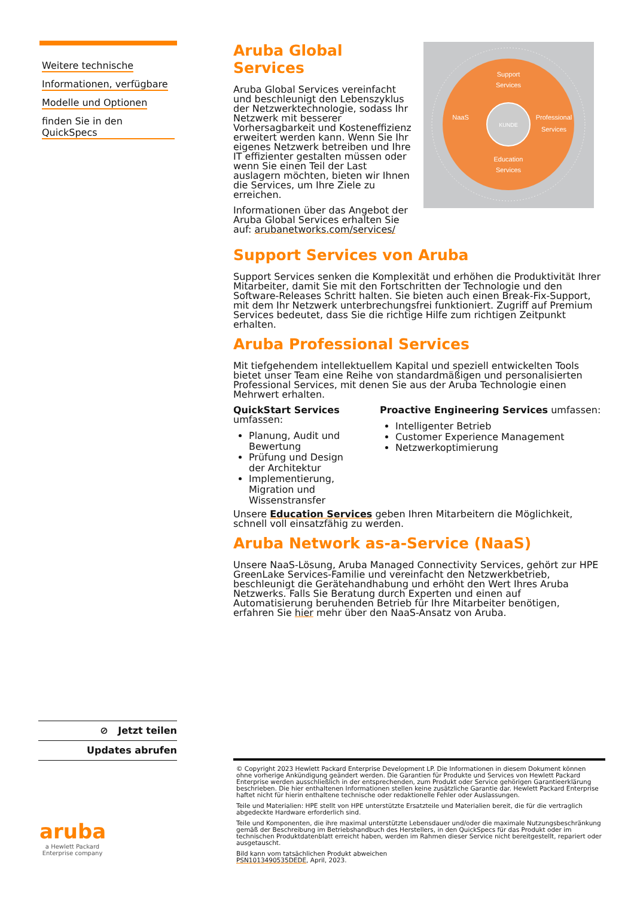Weitere technische Informationen, verfügbare Modelle und Optionen finden Sie in den QuickSpecs
Aruba Global Services
Aruba Global Services vereinfacht und beschleunigt den Lebenszyklus der Netzwerktechnologie, sodass Ihr Netzwerk mit besserer Vorhersagbarkeit und Kosteneffizienz erweitert werden kann. Wenn Sie Ihr eigenes Netzwerk betreiben und Ihre IT effizienter gestalten müssen oder wenn Sie einen Teil der Last auslagern möchten, bieten wir Ihnen die Services, um Ihre Ziele zu erreichen.
Informationen über das Angebot der Aruba Global Services erhalten Sie auf: arubanetworks.com/services/
Support
Services
NaaS
Professional
Services
KUNDE
Education
Services
Support Services von Aruba
Support Services senken die Komplexität und erhöhen die Produktivität Ihrer Mitarbeiter, damit Sie mit den Fortschritten der Technologie und den Software-Releases Schritt halten. Sie bieten auch einen Break-Fix-Support, mit dem Ihr Netzwerk unterbrechungsfrei funktioniert. Zugriff auf Premium Services bedeutet, dass Sie die richtige Hilfe zum richtigen Zeitpunkt erhalten.
Aruba Professional Services
Mit tiefgehendem intellektuellem Kapital und speziell entwickelten Tools bietet unser Team eine Reihe von standardmäßigen und personalisierten Professional Services, mit denen Sie aus der Aruba Technologie einen Mehrwert erhalten.
QuickStart Services umfassen:
Planung, Audit und Bewertung
Prüfung und Design der Architektur
Implementierung, Migration und Wissenstransfer
Proactive Engineering Services umfassen:
Intelligenter Betrieb
Customer Experience Management
Netzwerkoptimierung
Unsere Education Services geben Ihren Mitarbeitern die Möglichkeit, schnell voll einsatzfähig zu werden.
Aruba Network as-a-Service (NaaS)
Unsere NaaS-Lösung, Aruba Managed Connectivity Services, gehört zur HPE GreenLake Services-Familie und vereinfacht den Netzwerkbetrieb, beschleunigt die Gerätehandhabung und erhöht den Wert Ihres Aruba Netzwerks. Falls Sie Beratung durch Experten und einen auf Automatisierung beruhenden Betrieb für Ihre Mitarbeiter benötigen, erfahren Sie hier mehr über den NaaS-Ansatz von Aruba.
⊘ Jetzt teilen
Updates abrufen
aruba
a Hewlett Packard Enterprise company
© Copyright 2023 Hewlett Packard Enterprise Development LP. Die Informationen in diesem Dokument können ohne vorherige Ankündigung geändert werden. Die Garantien für Produkte und Services von Hewlett Packard Enterprise werden ausschließlich in der entsprechenden, zum Produkt oder Service gehörigen Garantieerklärung beschrieben. Die hier enthaltenen Informationen stellen keine zusätzliche Garantie dar. Hewlett Packard Enterprise haftet nicht für hierin enthaltene technische oder redaktionelle Fehler oder Auslassungen.
Teile und Materialien: HPE stellt von HPE unterstützte Ersatzteile und Materialien bereit, die für die vertraglich abgedeckte Hardware erforderlich sind.
Teile und Komponenten, die ihre maximal unterstützte Lebensdauer und/oder die maximale Nutzungsbeschränkung gemäß der Beschreibung im Betriebshandbuch des Herstellers, in den QuickSpecs für das Produkt oder im technischen Produktdatenblatt erreicht haben, werden im Rahmen dieser Service nicht bereitgestellt, repariert oder ausgetauscht.
Bild kann vom tatsächlichen Produkt abweichen
PSN1013490535DEDE, April, 2023.